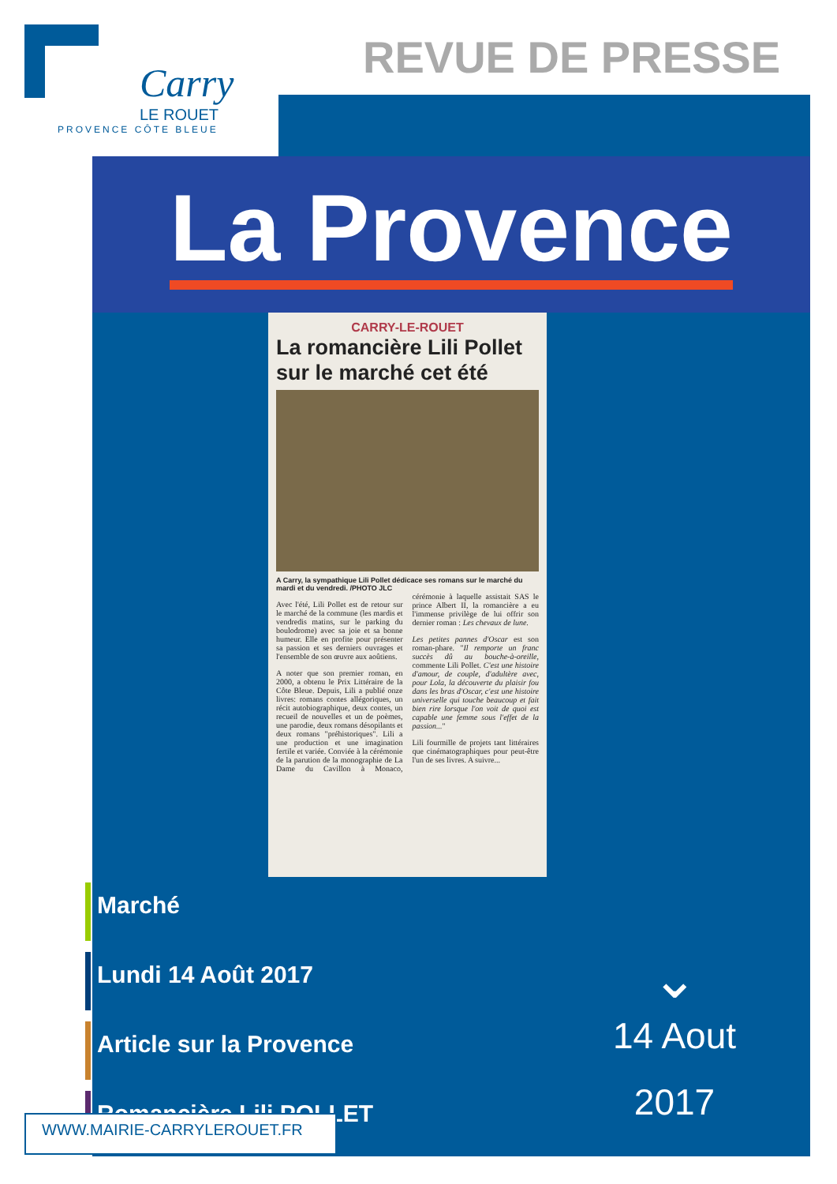Carry
LE ROUET
PROVENCE CÔTE BLEUE
REVUE DE PRESSE
La Provence
CARRY-LE-ROUET
La romancière Lili Pollet sur le marché cet été
A Carry, la sympathique Lili Pollet dédicace ses romans sur le marché du mardi et du vendredi. /PHOTO JLC
Avec l'été, Lili Pollet est de retour sur le marché de la commune (les mardis et vendredis matins, sur le parking du boulodrome) avec sa joie et sa bonne humeur. Elle en profite pour présenter sa passion et ses derniers ouvrages et l'ensemble de son œuvre aux aoûtiens.
A noter que son premier roman, en 2000, a obtenu le Prix Littéraire de la Côte Bleue. Depuis, Lili a publié onze livres: romans contes allégoriques, un récit autobiographique, deux contes, un recueil de nouvelles et un de poèmes, une parodie, deux romans désopilants et deux romans "préhistoriques". Lili a une production et une imagination fertile et variée. Conviée à la cérémonie de la parution de la monographie de La Dame du Cavillon à Monaco, cérémonie à laquelle assistait SAS le prince Albert II, la romancière a eu l'immense privilège de lui offrir son dernier roman : Les chevaux de lune.
Les petites pannes d'Oscar est son roman-phare. "Il remporte un franc succès dû au bouche-à-oreille, commente Lili Pollet. C'est une histoire d'amour, de couple, d'adultère avec, pour Lola, la découverte du plaisir fou dans les bras d'Oscar, c'est une histoire universelle qui touche beaucoup et fait bien rire lorsque l'on voit de quoi est capable une femme sous l'effet de la passion..."
Lili fourmille de projets tant littéraires que cinématographiques pour peut-être l'un de ses livres. A suivre...
Marché
Lundi 14 Août 2017
Article sur la Provence
Romancière Lili POLLET
⌄
14 Aout
2017
WWW.MAIRIE-CARRYLEROUET.FR